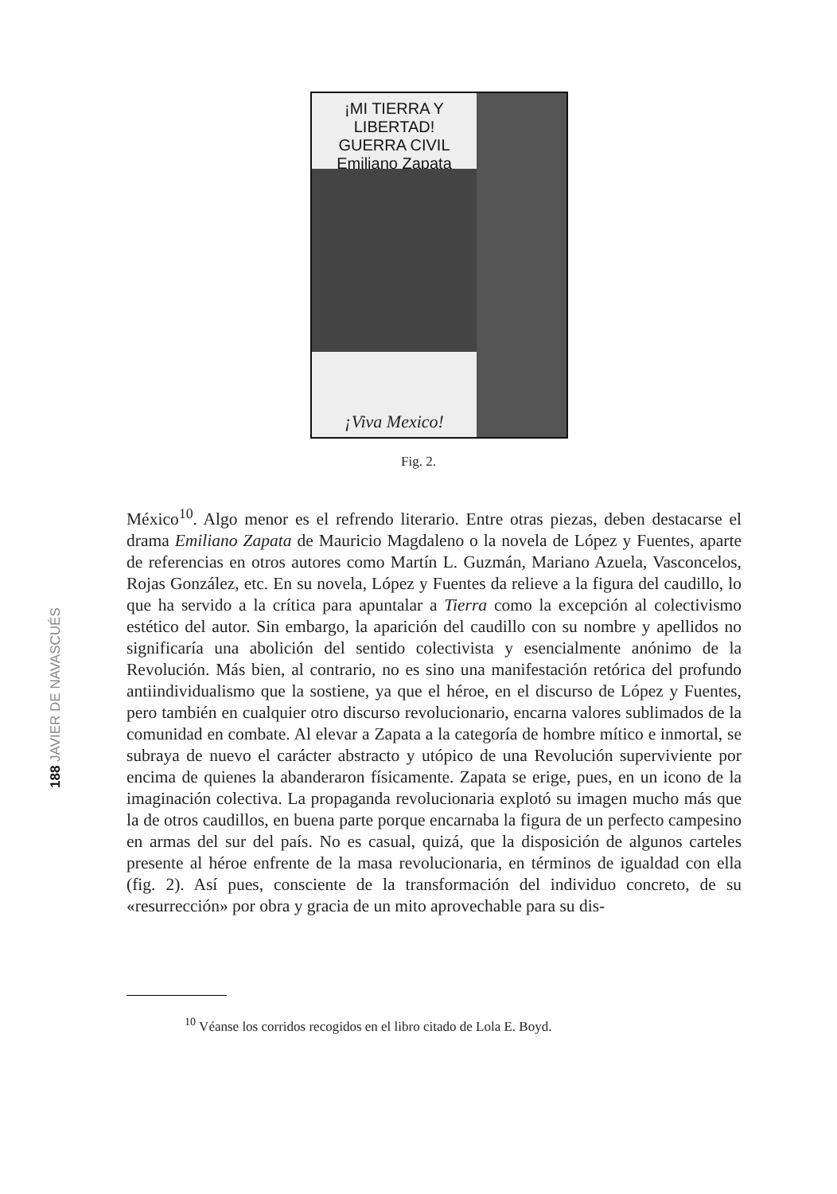¡MI TIERRA Y LIBERTAD!
GUERRA CIVIL
Emiliano Zapata
¡Viva Mexico!
Fig. 2.
188 JAVIER DE NAVASCUÉS
México<sup>10</sup>. Algo menor es el refrendo literario. Entre otras piezas, deben destacarse el drama Emiliano Zapata de Mauricio Magdaleno o la novela de López y Fuentes, aparte de referencias en otros autores como Martín L. Guzmán, Mariano Azuela, Vasconcelos, Rojas González, etc. En su novela, López y Fuentes da relieve a la figura del caudillo, lo que ha servido a la crítica para apuntalar a Tierra como la excepción al colectivismo estético del autor. Sin embargo, la aparición del caudillo con su nombre y apellidos no significaría una abolición del sentido colectivista y esencialmente anónimo de la Revolución. Más bien, al contrario, no es sino una manifestación retórica del profundo antiindividualismo que la sostiene, ya que el héroe, en el discurso de López y Fuentes, pero también en cualquier otro discurso revolucionario, encarna valores sublimados de la comunidad en combate. Al elevar a Zapata a la categoría de hombre mítico e inmortal, se subraya de nuevo el carácter abstracto y utópico de una Revolución superviviente por encima de quienes la abanderaron físicamente. Zapata se erige, pues, en un icono de la imaginación colectiva. La propaganda revolucionaria explotó su imagen mucho más que la de otros caudillos, en buena parte porque encarnaba la figura de un perfecto campesino en armas del sur del país. No es casual, quizá, que la disposición de algunos carteles presente al héroe enfrente de la masa revolucionaria, en términos de igualdad con ella (fig. 2). Así pues, consciente de la transformación del individuo concreto, de su «resurrección» por obra y gracia de un mito aprovechable para su dis-
<sup>10</sup> Véanse los corridos recogidos en el libro citado de Lola E. Boyd.